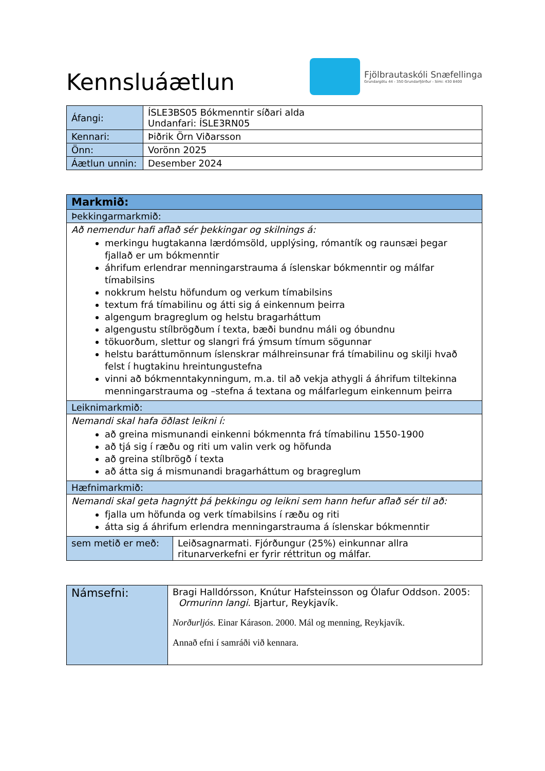Kennsluáætlun
Fjölbrautaskóli Snæfellinga
Grundargötu 44 - 350 Grundarfjörður - Sími: 430 8400
| Áfangi: | ÍSLE3BS05 Bókmenntir síðari alda Undanfari: ÍSLE3RN05 |
| Kennari: | Þiðrik Örn Viðarsson |
| Önn: | Vorönn 2025 |
| Áætlun unnin: | Desember 2024 |
| Markmið: | |
| Þekkingarmarkmið: | |
| Að nemendur hafi aflað sér þekkingar og skilnings á: merkingu hugtakanna lærdómsöld, upplýsing, rómantík og raunsæi þegar fjallað er um bókmenntir áhrifum erlendrar menningarstrauma á íslenskar bókmenntir og málfar tímabilsins nokkrum helstu höfundum og verkum tímabilsins textum frá tímabilinu og átti sig á einkennum þeirra algengum bragreglum og helstu bragarháttum algengustu stílbrögðum í texta, bæði bundnu máli og óbundnu tökuorðum, slettur og slangri frá ýmsum tímum sögunnar helstu baráttumönnum íslenskrar málhreinsunar frá tímabilinu og skilji hvað felst í hugtakinu hreintungustefna vinni að bókmenntakynningum, m.a. til að vekja athygli á áhrifum tiltekinna menningarstrauma og –stefna á textana og málfarlegum einkennum þeirra | |
| Leiknimarkmið: | |
| Nemandi skal hafa öðlast leikni í: að greina mismunandi einkenni bókmennta frá tímabilinu 1550-1900 að tjá sig í ræðu og riti um valin verk og höfunda að greina stílbrögð í texta að átta sig á mismunandi bragarháttum og bragreglum | |
| Hæfnimarkmið: | |
| Nemandi skal geta hagnýtt þá þekkingu og leikni sem hann hefur aflað sér til að: fjalla um höfunda og verk tímabilsins í ræðu og riti átta sig á áhrifum erlendra menningarstrauma á íslenskar bókmenntir | |
| sem metið er með: | Leiðsagnarmati. Fjórðungur (25%) einkunnar allra ritunarverkefni er fyrir réttritun og málfar. |
| Námsefni: | Bragi Halldórsson, Knútur Hafsteinsson og Ólafur Oddson. 2005: Ormurinn langi . Bjartur, Reykjavík. Norðurljós. Einar Kárason. 2000. Mál og menning, Reykjavík. Annað efni í samráði við kennara. |